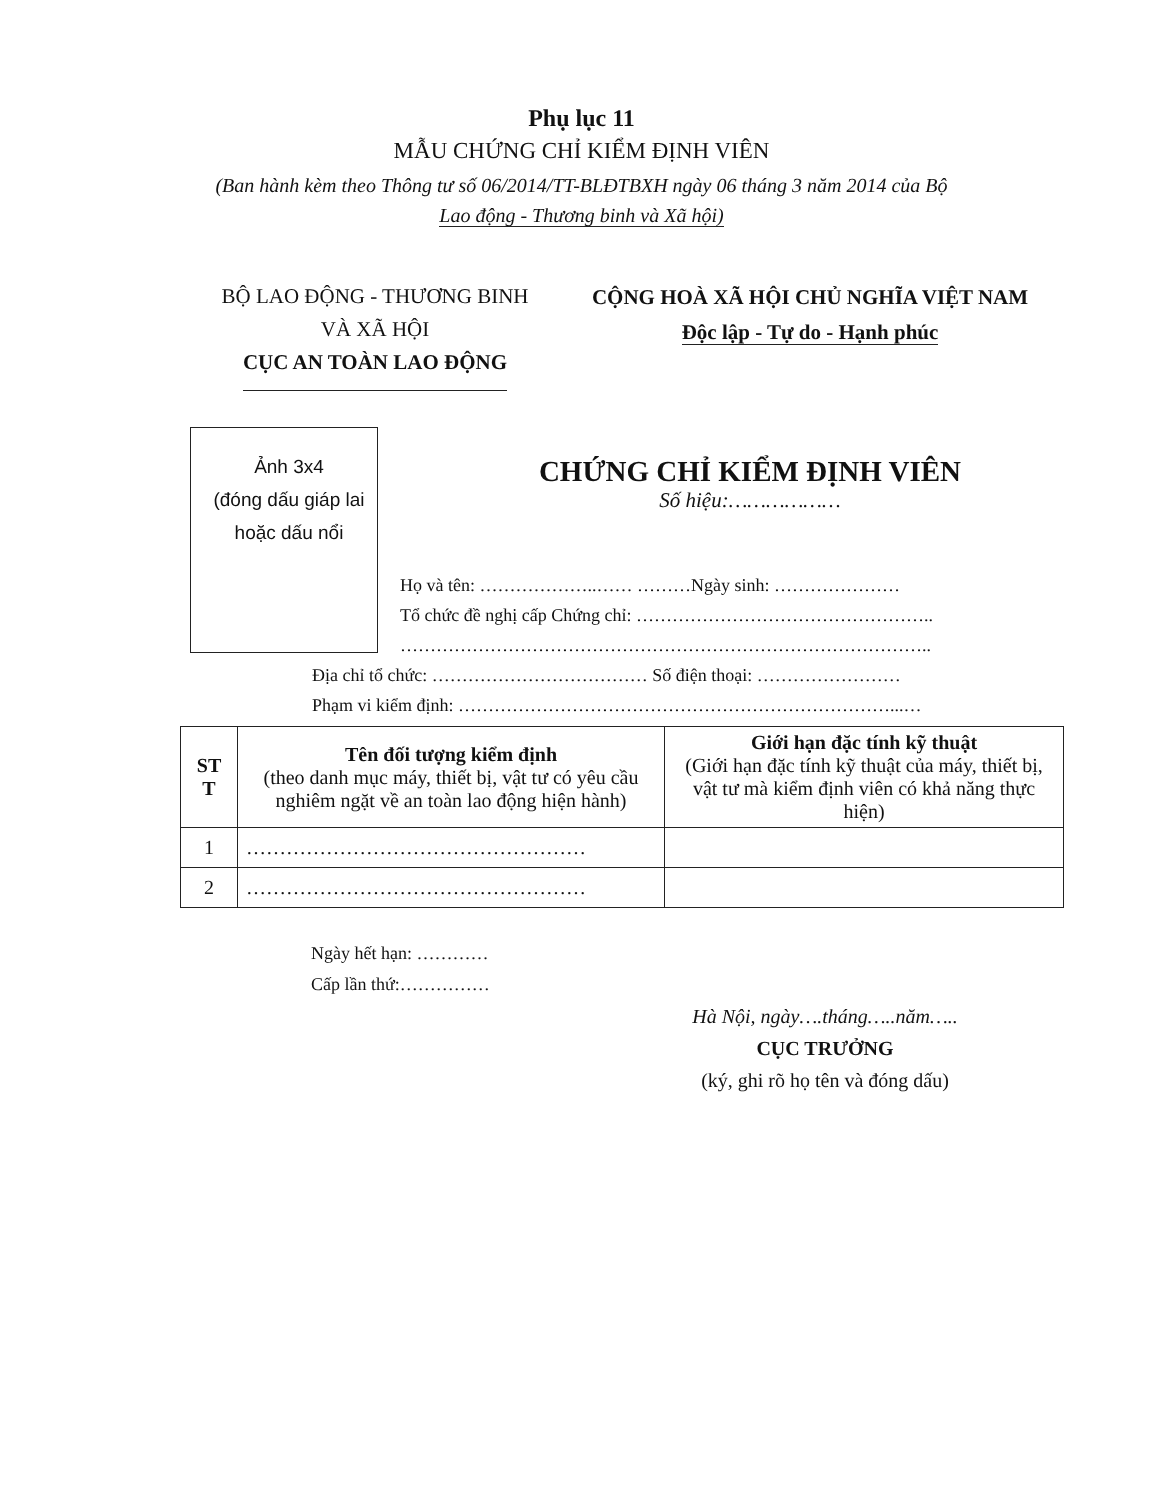Phụ lục 11
MẪU CHỨNG CHỈ KIỂM ĐỊNH VIÊN
(Ban hành kèm theo Thông tư số 06/2014/TT-BLĐTBXH ngày 06 tháng 3 năm 2014 của Bộ
Lao động - Thương binh và Xã hội)
BỘ LAO ĐỘNG - THƯƠNG BINH
VÀ XÃ HỘI
CỤC AN TOÀN LAO ĐỘNG
CỘNG HOÀ XÃ HỘI CHỦ NGHĨA VIỆT NAM
Độc lập - Tự do - Hạnh phúc
Ảnh 3x4
(đóng dấu giáp lai hoặc dấu nổi
CHỨNG CHỈ KIỂM ĐỊNH VIÊN
Số hiệu:………………
Họ và tên: ………………..…… ………Ngày sinh: …………………
Tổ chức đề nghị cấp Chứng chỉ: …………………………………………..
……………………………………………………………………………..
Địa chỉ tổ chức: ……………………………… Số điện thoại: ……………………
Phạm vi kiểm định: ………………………………………………………………...…
| ST T | Tên đối tượng kiểm định (theo danh mục máy, thiết bị, vật tư có yêu cầu nghiêm ngặt về an toàn lao động hiện hành) | Giới hạn đặc tính kỹ thuật (Giới hạn đặc tính kỹ thuật của máy, thiết bị, vật tư mà kiểm định viên có khả năng thực hiện) |
| --- | --- | --- |
| 1 | …………………………………………… | |
| 2 | …………………………………………… | |
Ngày hết hạn: …………
Cấp lần thứ:……………
Hà Nội, ngày….tháng…..năm…..
CỤC TRƯỞNG
(ký, ghi rõ họ tên và đóng dấu)